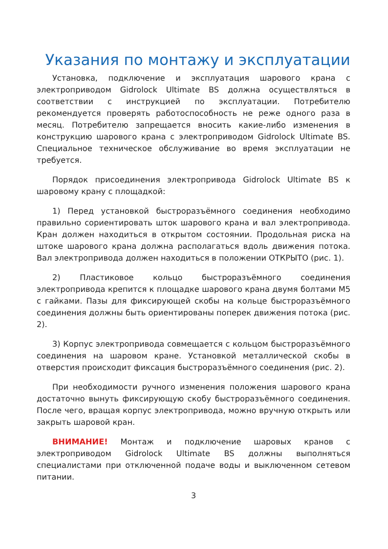Указания по монтажу и эксплуатации
Установка, подключение и эксплуатация шарового крана с электроприводом Gidrolock Ultimate BS должна осуществляться в соответствии с инструкцией по эксплуатации. Потребителю рекомендуется проверять работоспособность не реже одного раза в месяц. Потребителю запрещается вносить какие-либо изменения в конструкцию шарового крана с электроприводом Gidrolock Ultimate BS. Специальное техническое обслуживание во время эксплуатации не требуется.
Порядок присоединения электропривода Gidrolock Ultimate BS к шаровому крану с площадкой:
1) Перед установкой быстроразъёмного соединения необходимо правильно сориентировать шток шарового крана и вал электропривода. Кран должен находиться в открытом состоянии. Продольная риска на штоке шарового крана должна располагаться вдоль движения потока. Вал электропривода должен находиться в положении ОТКРЫТО (рис. 1).
2) Пластиковое кольцо быстроразъёмного соединения электропривода крепится к площадке шарового крана двумя болтами М5 с гайками. Пазы для фиксирующей скобы на кольце быстроразъёмного соединения должны быть ориентированы поперек движения потока (рис. 2).
3) Корпус электропривода совмещается с кольцом быстроразъёмного соединения на шаровом кране. Установкой металлической скобы в отверстия происходит фиксация быстроразъёмного соединения (рис. 2).
При необходимости ручного изменения положения шарового крана достаточно вынуть фиксирующую скобу быстроразъёмного соединения. После чего, вращая корпус электропривода, можно вручную открыть или закрыть шаровой кран.
ВНИМАНИЕ! Монтаж и подключение шаровых кранов с электроприводом Gidrolock Ultimate BS должны выполняться специалистами при отключенной подаче воды и выключенном сетевом питании.
3